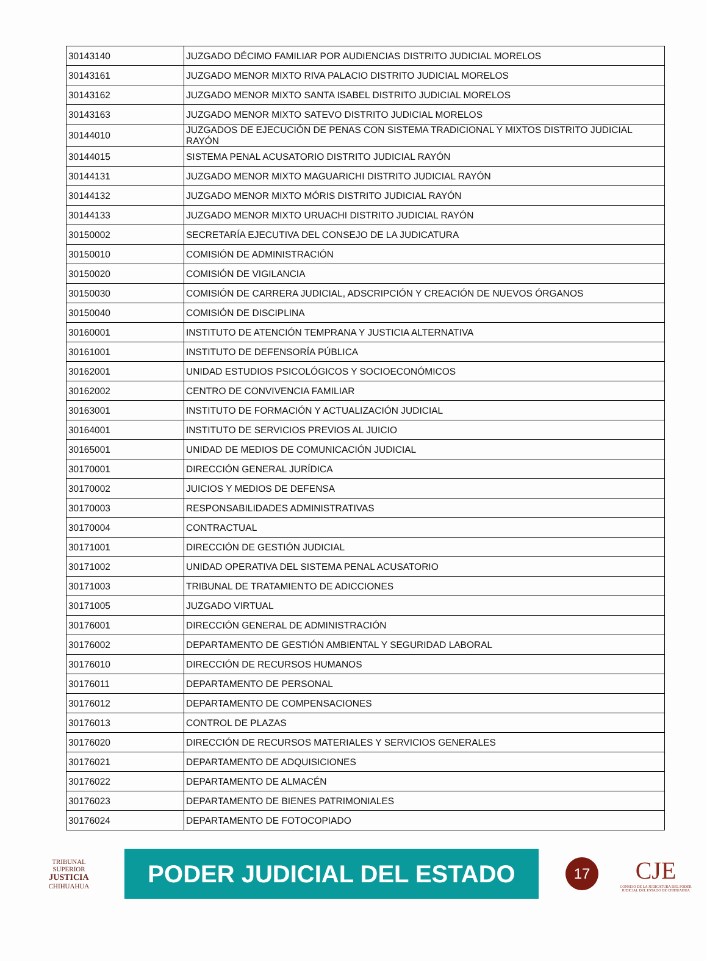| 30143140 | JUZGADO DÉCIMO FAMILIAR POR AUDIENCIAS DISTRITO JUDICIAL MORELOS |
| 30143161 | JUZGADO MENOR MIXTO RIVA PALACIO DISTRITO JUDICIAL MORELOS |
| 30143162 | JUZGADO MENOR MIXTO SANTA ISABEL DISTRITO JUDICIAL MORELOS |
| 30143163 | JUZGADO MENOR MIXTO SATEVO DISTRITO JUDICIAL MORELOS |
| 30144010 | JUZGADOS DE EJECUCIÓN DE PENAS CON SISTEMA TRADICIONAL Y MIXTOS DISTRITO JUDICIAL RAYÓN |
| 30144015 | SISTEMA PENAL ACUSATORIO DISTRITO JUDICIAL RAYÓN |
| 30144131 | JUZGADO MENOR MIXTO MAGUARICHI DISTRITO JUDICIAL RAYÓN |
| 30144132 | JUZGADO MENOR MIXTO MÓRIS DISTRITO JUDICIAL RAYÓN |
| 30144133 | JUZGADO MENOR MIXTO URUACHI DISTRITO JUDICIAL RAYÓN |
| 30150002 | SECRETARÍA EJECUTIVA DEL CONSEJO DE LA JUDICATURA |
| 30150010 | COMISIÓN DE ADMINISTRACIÓN |
| 30150020 | COMISIÓN DE VIGILANCIA |
| 30150030 | COMISIÓN DE CARRERA JUDICIAL, ADSCRIPCIÓN Y CREACIÓN DE NUEVOS ÓRGANOS |
| 30150040 | COMISIÓN DE DISCIPLINA |
| 30160001 | INSTITUTO DE ATENCIÓN TEMPRANA Y JUSTICIA ALTERNATIVA |
| 30161001 | INSTITUTO DE DEFENSORÍA PÚBLICA |
| 30162001 | UNIDAD ESTUDIOS PSICOLÓGICOS Y SOCIOECONÓMICOS |
| 30162002 | CENTRO DE CONVIVENCIA FAMILIAR |
| 30163001 | INSTITUTO DE FORMACIÓN Y ACTUALIZACIÓN JUDICIAL |
| 30164001 | INSTITUTO DE SERVICIOS PREVIOS AL JUICIO |
| 30165001 | UNIDAD DE MEDIOS DE COMUNICACIÓN JUDICIAL |
| 30170001 | DIRECCIÓN GENERAL JURÍDICA |
| 30170002 | JUICIOS Y MEDIOS DE DEFENSA |
| 30170003 | RESPONSABILIDADES ADMINISTRATIVAS |
| 30170004 | CONTRACTUAL |
| 30171001 | DIRECCIÓN DE GESTIÓN JUDICIAL |
| 30171002 | UNIDAD OPERATIVA DEL SISTEMA PENAL ACUSATORIO |
| 30171003 | TRIBUNAL DE TRATAMIENTO DE ADICCIONES |
| 30171005 | JUZGADO VIRTUAL |
| 30176001 | DIRECCIÓN GENERAL DE ADMINISTRACIÓN |
| 30176002 | DEPARTAMENTO DE GESTIÓN AMBIENTAL Y SEGURIDAD LABORAL |
| 30176010 | DIRECCIÓN DE RECURSOS HUMANOS |
| 30176011 | DEPARTAMENTO DE PERSONAL |
| 30176012 | DEPARTAMENTO DE COMPENSACIONES |
| 30176013 | CONTROL DE PLAZAS |
| 30176020 | DIRECCIÓN DE RECURSOS MATERIALES Y SERVICIOS GENERALES |
| 30176021 | DEPARTAMENTO DE ADQUISICIONES |
| 30176022 | DEPARTAMENTO DE ALMACÉN |
| 30176023 | DEPARTAMENTO DE BIENES PATRIMONIALES |
| 30176024 | DEPARTAMENTO DE FOTOCOPIADO |
TRIBUNAL SUPERIOR
JUSTICIA
CHIHUAHUA
PODER JUDICIAL DEL ESTADO
17
CJE
CONSEJO DE LA JUDICATURA DEL PODER JUDICIAL DEL ESTADO DE CHIHUAHUA